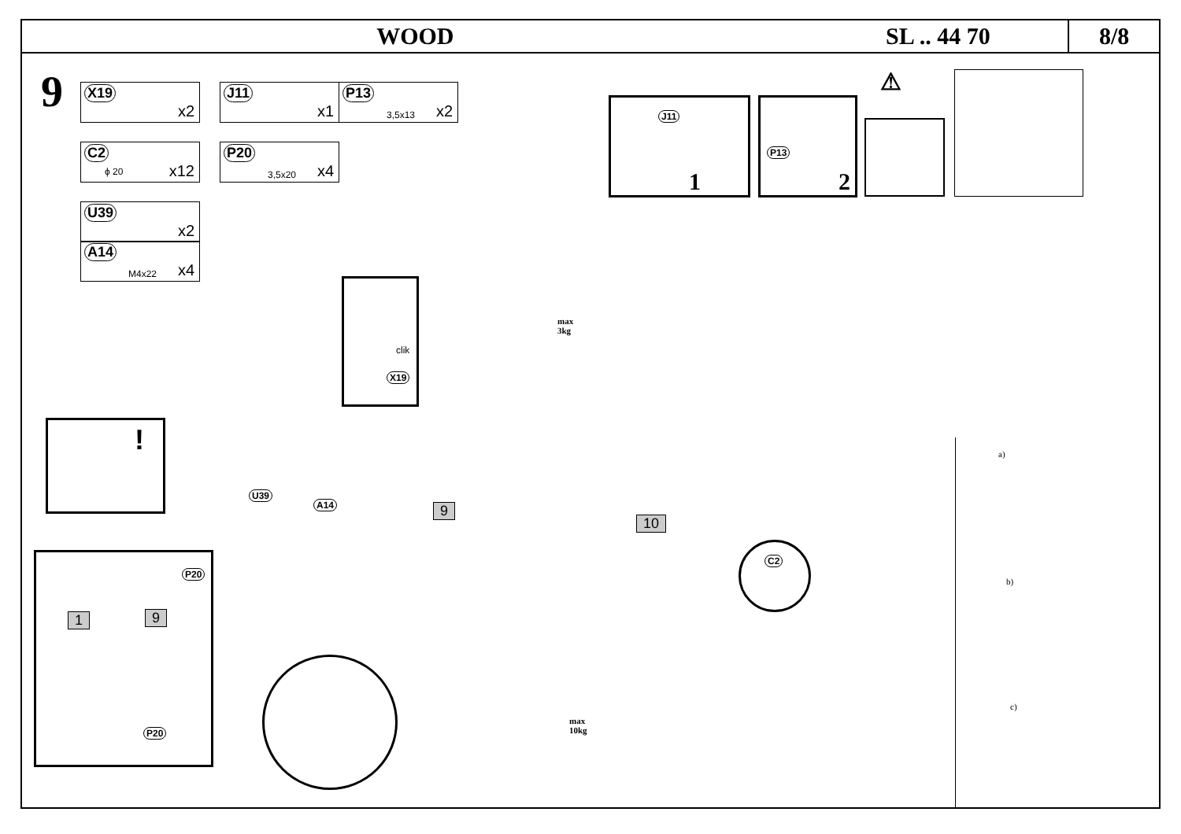WOOD SL .. 44 70
8/8
9 X19
x2
J11
x1
P13
3,5x13 x2
C2
ϕ 20 x12
P20
3,5x20 x4
U39
x2
A14
M4x22 x4
J11
1
P13
2
⚠
X19
clik
!
1 9
P20
P20
U39
A14 9
10
max
3kg
max
10kg
C2
a)
b)
c)